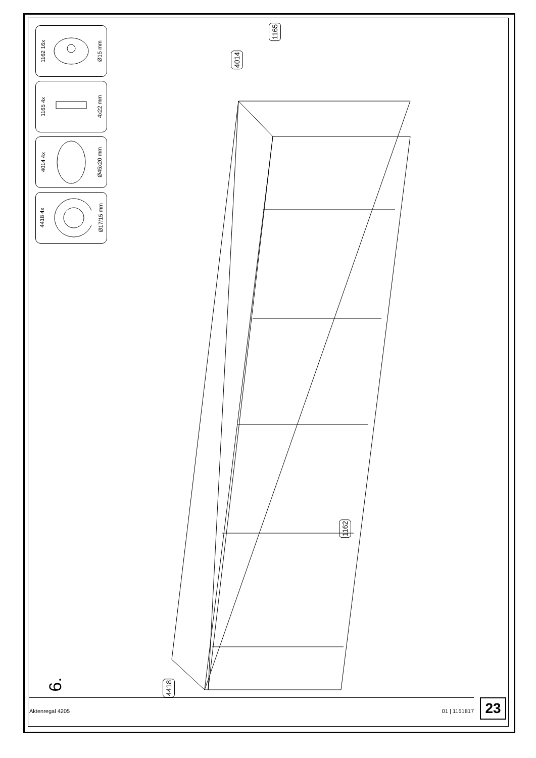1162 16x Ø15 mm
1165 4x 4x22 mm
4014 4x Ø45x20 mm
4418 4x Ø17/15 mm
1165
4014
1162
4418
6.
Aktenregal 4205 01 | 1151817 23